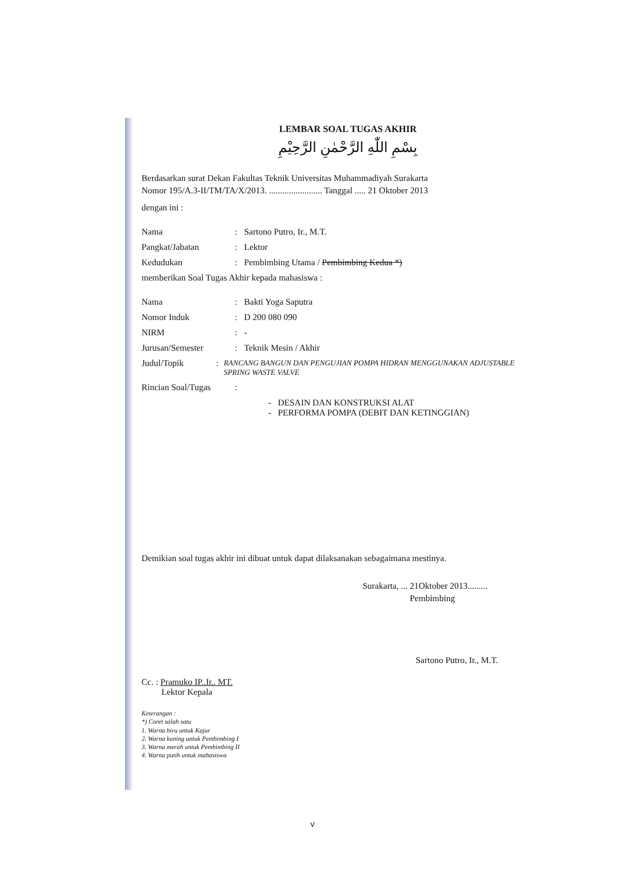LEMBAR SOAL TUGAS AKHIR
بِسْمِ اللّٰهِ الرَّحْمٰنِ الرَّحِيْمِ
Berdasarkan surat Dekan Fakultas Teknik Universitas Muhammadiyah Surakarta
Nomor 195/A.3-II/TM/TA/X/2013. ........................ Tanggal ..... 21 Oktober 2013
dengan ini :
Nama: Sartono Putro, Ir., M.T.
Pangkat/Jabatan: Lektor
Kedudukan: Pembimbing Utama / Pembimbing Kedua *)
memberikan Soal Tugas Akhir kepada mahasiswa :
Nama: Bakti Yoga Saputra
Nomor Induk: D 200 080 090
NIRM: -
Jurusan/Semester: Teknik Mesin / Akhir
Judul/Topik: RANCANG BANGUN DAN PENGUJIAN POMPA HIDRAN MENGGUNAKAN ADJUSTABLE SPRING WASTE VALVE
Rincian Soal/Tugas:
- DESAIN DAN KONSTRUKSI ALAT
- PERFORMA POMPA (DEBIT DAN KETINGGIAN)
Demikian soal tugas akhir ini dibuat untuk dapat dilaksanakan sebagaimana mestinya.
Surakarta, ... 21Oktober 2013.........
Pembimbing
Sartono Putro, Ir., M.T.
Cc. : Pramuko IP..Ir.. MT.
Lektor Kepala
Keterangan :
*) Coret salah satu
1. Warna biru untuk Kajur
2. Warna kuning untuk Pembimbing I
3. Warna merah untuk Pembimbing II
4. Warna putih untuk mahasiswa
v